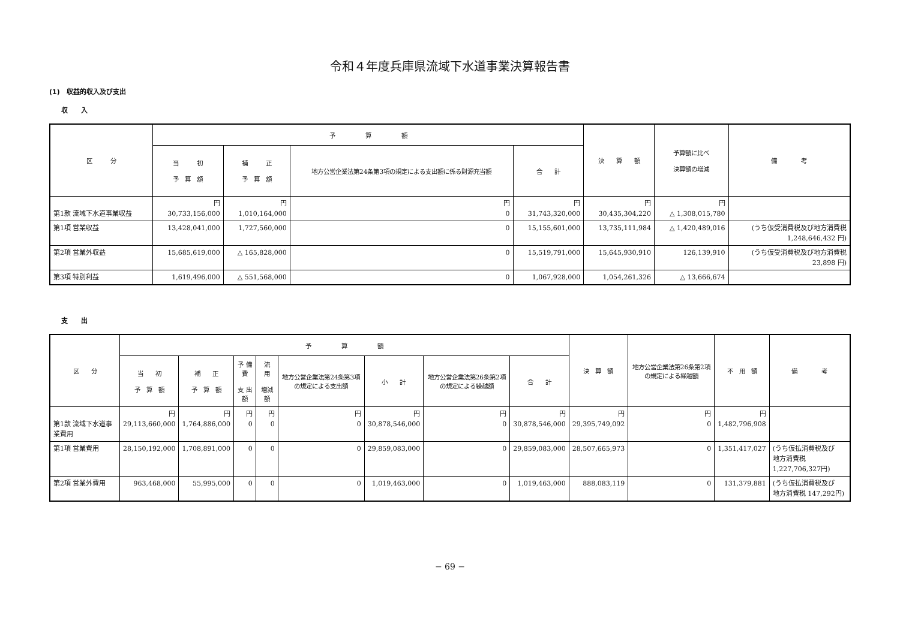令和４年度兵庫県流域下水道事業決算報告書
(1)　収益的収入及び支出
収　　入
| 区 分 | 予 算 額 | | | | 決 算 額 | 予算額に比べ 決算額の増減 | 備 考 |
| --- | --- | --- | --- | --- | --- | --- | --- |
| | 当 初 予 算 額 | 補 正 予 算 額 | 地方公営企業法第24条第3項の規定による支出額に係る財源充当額 | 合 計 | | | |
| 第1款 流域下水道事業収益 | 円 30,733,156,000 | 円 1,010,164,000 | 円 0 | 円 31,743,320,000 | 円 30,435,304,220 | 円 △ 1,308,015,780 | |
| 第1項 営業収益 | 13,428,041,000 | 1,727,560,000 | 0 | 15,155,601,000 | 13,735,111,984 | △ 1,420,489,016 | (うち仮受消費税及び地方消費税 1,248,646,432 円) |
| 第2項 営業外収益 | 15,685,619,000 | △ 165,828,000 | 0 | 15,519,791,000 | 15,645,930,910 | 126,139,910 | (うち仮受消費税及び地方消費税 23,898 円) |
| 第3項 特別利益 | 1,619,496,000 | △ 551,568,000 | 0 | 1,067,928,000 | 1,054,261,326 | △ 13,666,674 | |
支　　出
| 区 分 | 予 算 額 | | | | | | | | 決 算 額 | 地方公営企業法第26条第2項の規定による繰越額 | 不 用 額 | 備 考 |
| --- | --- | --- | --- | --- | --- | --- | --- | --- | --- | --- | --- | --- |
| | 当 初 予 算 額 | 補 正 予 算 額 | 予 備 費 支 出 額 | 流 用 増減額 | 地方公営企業法第24条第3項の規定による支出額 | 小 計 | 地方公営企業法第26条第2項の規定による繰越額 | 合 計 | | | | |
| 第1款 流域下水道事業費用 | 円 29,113,660,000 | 円 1,764,886,000 | 円 0 | 円 0 | 円 0 | 円 30,878,546,000 | 円 0 | 円 30,878,546,000 | 円 29,395,749,092 | 円 0 | 円 1,482,796,908 | |
| 第1項 営業費用 | 28,150,192,000 | 1,708,891,000 | 0 | 0 | 0 | 29,859,083,000 | 0 | 29,859,083,000 | 28,507,665,973 | 0 | 1,351,417,027 | (うち仮払消費税及び 地方消費税 1,227,706,327円) |
| 第2項 営業外費用 | 963,468,000 | 55,995,000 | 0 | 0 | 0 | 1,019,463,000 | 0 | 1,019,463,000 | 888,083,119 | 0 | 131,379,881 | (うち仮払消費税及び 地方消費税 147,292円) |
− 69 −